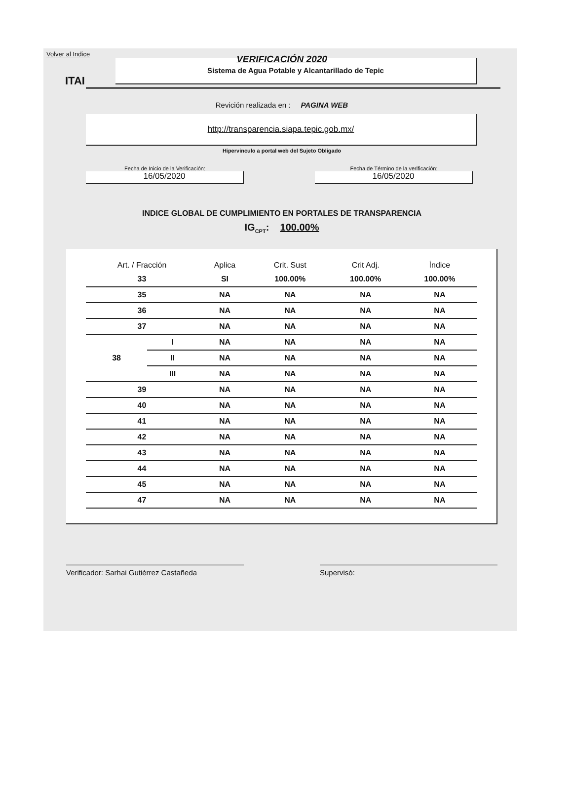Volver al Indice
VERIFICACIÓN 2020
ITAI
Sistema de Agua Potable y Alcantarillado de Tepic
Revición realizada en : PAGINA WEB
http://transparencia.siapa.tepic.gob.mx/
Hipervinculo a portal web del Sujeto Obligado
Fecha de Inicio de la Verificación:
16/05/2020
Fecha de Término de la verificación:
16/05/2020
INDICE GLOBAL DE CUMPLIMIENTO EN PORTALES DE TRANSPARENCIA
IG<sub>CPT</sub>: 100.00%
| Art. / Fracción | | Aplica | Crit. Sust | Crit Adj. | Índice |
| --- | --- | --- | --- | --- | --- |
| 33 | | SI | 100.00% | 100.00% | 100.00% |
| 35 | | NA | NA | NA | NA |
| 36 | | NA | NA | NA | NA |
| 37 | | NA | NA | NA | NA |
| 38 | I | NA | NA | NA | NA |
| | II | NA | NA | NA | NA |
| | III | NA | NA | NA | NA |
| 39 | | NA | NA | NA | NA |
| 40 | | NA | NA | NA | NA |
| 41 | | NA | NA | NA | NA |
| 42 | | NA | NA | NA | NA |
| 43 | | NA | NA | NA | NA |
| 44 | | NA | NA | NA | NA |
| 45 | | NA | NA | NA | NA |
| 47 | | NA | NA | NA | NA |
Verificador: Sarhai Gutiérrez Castañeda Supervisó: